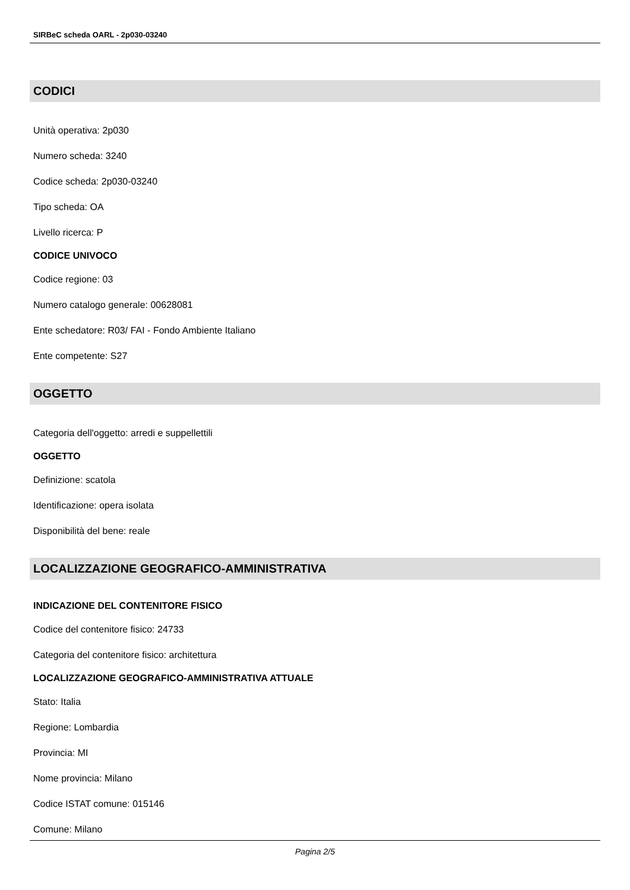SIRBeC scheda OARL - 2p030-03240
CODICI
Unità operativa: 2p030
Numero scheda: 3240
Codice scheda: 2p030-03240
Tipo scheda: OA
Livello ricerca: P
CODICE UNIVOCO
Codice regione: 03
Numero catalogo generale: 00628081
Ente schedatore: R03/ FAI - Fondo Ambiente Italiano
Ente competente: S27
OGGETTO
Categoria dell'oggetto: arredi e suppellettili
OGGETTO
Definizione: scatola
Identificazione: opera isolata
Disponibilità del bene: reale
LOCALIZZAZIONE GEOGRAFICO-AMMINISTRATIVA
INDICAZIONE DEL CONTENITORE FISICO
Codice del contenitore fisico: 24733
Categoria del contenitore fisico: architettura
LOCALIZZAZIONE GEOGRAFICO-AMMINISTRATIVA ATTUALE
Stato: Italia
Regione: Lombardia
Provincia: MI
Nome provincia: Milano
Codice ISTAT comune: 015146
Comune: Milano
Pagina 2/5